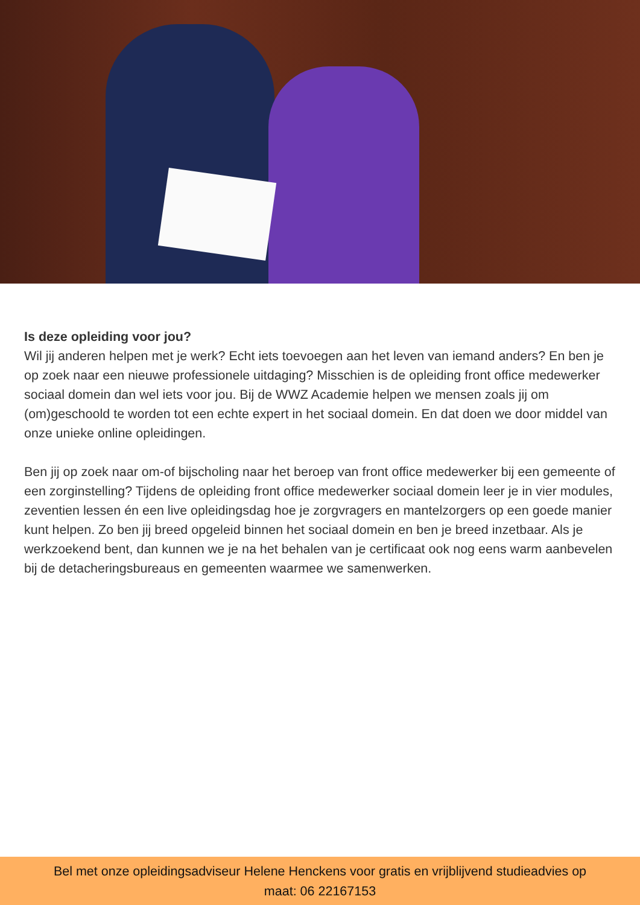Is deze opleiding voor jou?
Wil jij anderen helpen met je werk? Echt iets toevoegen aan het leven van iemand anders? En ben je op zoek naar een nieuwe professionele uitdaging? Misschien is de opleiding front office medewerker sociaal domein dan wel iets voor jou. Bij de WWZ Academie helpen we mensen zoals jij om (om)geschoold te worden tot een echte expert in het sociaal domein. En dat doen we door middel van onze unieke online opleidingen.
Ben jij op zoek naar om-of bijscholing naar het beroep van front office medewerker bij een gemeente of een zorginstelling? Tijdens de opleiding front office medewerker sociaal domein leer je in vier modules, zeventien lessen én een live opleidingsdag hoe je zorgvragers en mantelzorgers op een goede manier kunt helpen. Zo ben jij breed opgeleid binnen het sociaal domein en ben je breed inzetbaar. Als je werkzoekend bent, dan kunnen we je na het behalen van je certificaat ook nog eens warm aanbevelen bij de detacheringsbureaus en gemeenten waarmee we samenwerken.
Bel met onze opleidingsadviseur Helene Henckens voor gratis en vrijblijvend studieadvies op
maat: 06 22167153